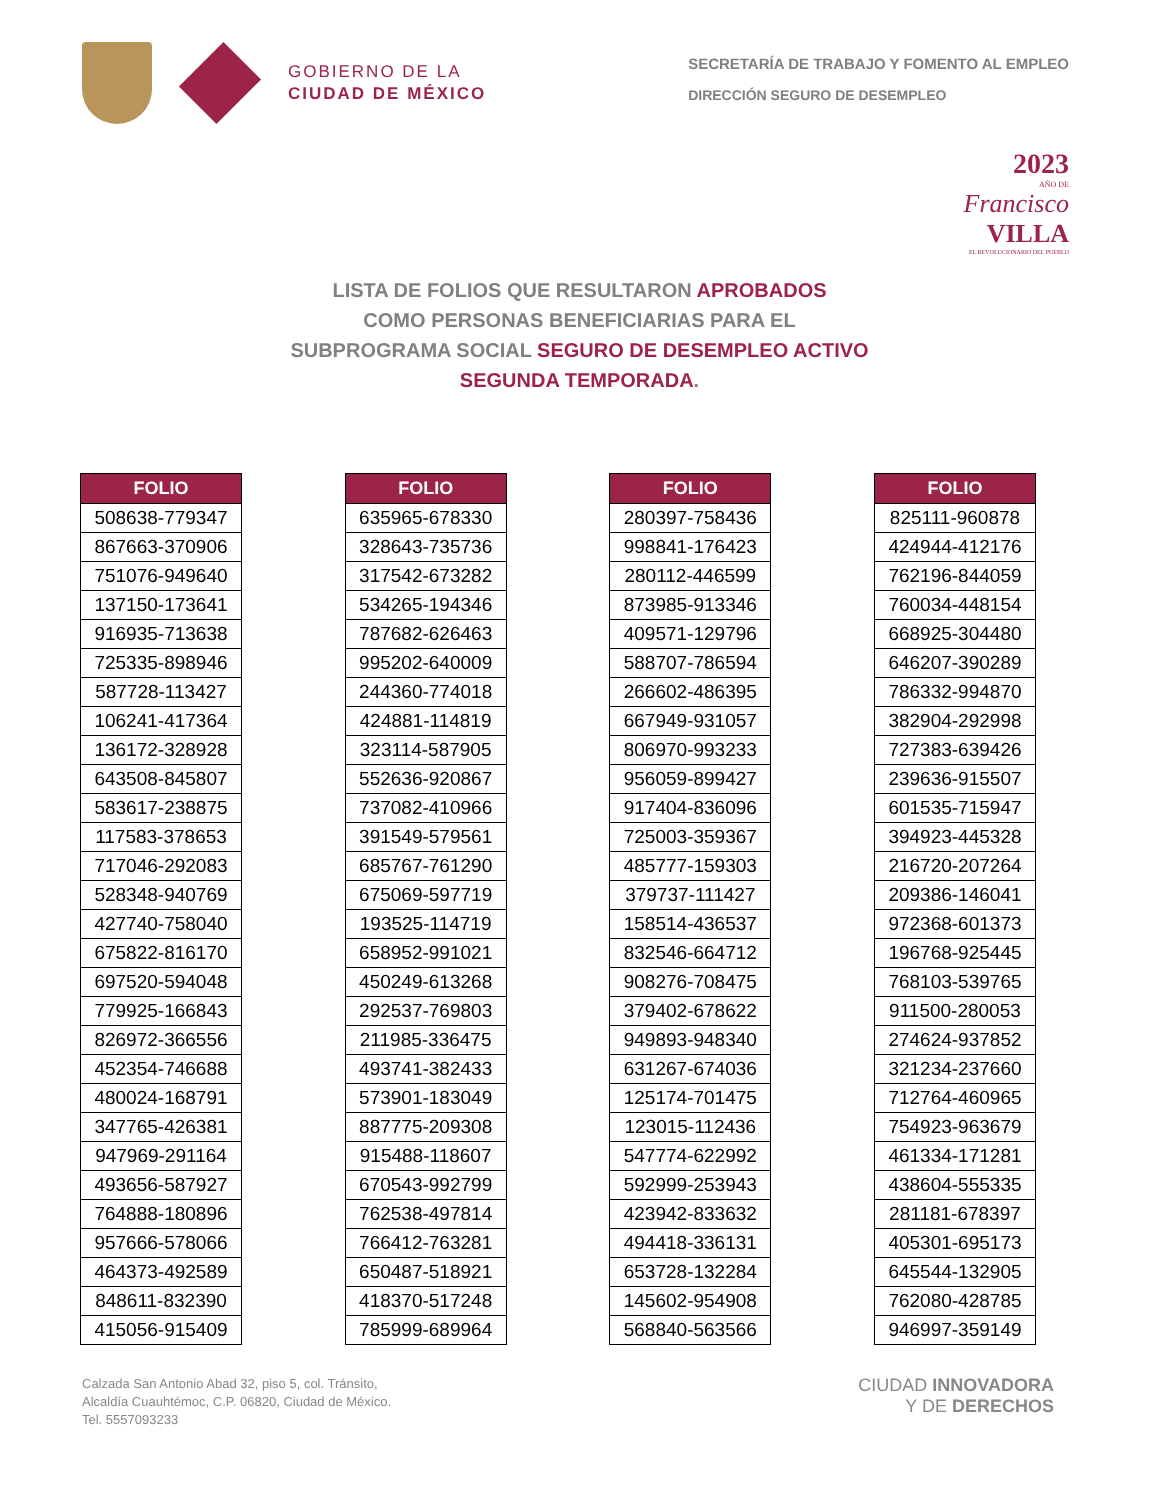GOBIERNO DE LA
CIUDAD DE MÉXICO
SECRETARÍA DE TRABAJO Y FOMENTO AL EMPLEO
DIRECCIÓN SEGURO DE DESEMPLEO
2023
AÑO DE
Francisco
VILLA
EL REVOLUCIONARIO DEL PUEBLO
LISTA DE FOLIOS QUE RESULTARON APROBADOS
COMO PERSONAS BENEFICIARIAS PARA EL
SUBPROGRAMA SOCIAL SEGURO DE DESEMPLEO ACTIVO
SEGUNDA TEMPORADA.
| FOLIO |
| --- |
| 508638-779347 |
| 867663-370906 |
| 751076-949640 |
| 137150-173641 |
| 916935-713638 |
| 725335-898946 |
| 587728-113427 |
| 106241-417364 |
| 136172-328928 |
| 643508-845807 |
| 583617-238875 |
| 117583-378653 |
| 717046-292083 |
| 528348-940769 |
| 427740-758040 |
| 675822-816170 |
| 697520-594048 |
| 779925-166843 |
| 826972-366556 |
| 452354-746688 |
| 480024-168791 |
| 347765-426381 |
| 947969-291164 |
| 493656-587927 |
| 764888-180896 |
| 957666-578066 |
| 464373-492589 |
| 848611-832390 |
| 415056-915409 |
| FOLIO |
| --- |
| 635965-678330 |
| 328643-735736 |
| 317542-673282 |
| 534265-194346 |
| 787682-626463 |
| 995202-640009 |
| 244360-774018 |
| 424881-114819 |
| 323114-587905 |
| 552636-920867 |
| 737082-410966 |
| 391549-579561 |
| 685767-761290 |
| 675069-597719 |
| 193525-114719 |
| 658952-991021 |
| 450249-613268 |
| 292537-769803 |
| 211985-336475 |
| 493741-382433 |
| 573901-183049 |
| 887775-209308 |
| 915488-118607 |
| 670543-992799 |
| 762538-497814 |
| 766412-763281 |
| 650487-518921 |
| 418370-517248 |
| 785999-689964 |
| FOLIO |
| --- |
| 280397-758436 |
| 998841-176423 |
| 280112-446599 |
| 873985-913346 |
| 409571-129796 |
| 588707-786594 |
| 266602-486395 |
| 667949-931057 |
| 806970-993233 |
| 956059-899427 |
| 917404-836096 |
| 725003-359367 |
| 485777-159303 |
| 379737-111427 |
| 158514-436537 |
| 832546-664712 |
| 908276-708475 |
| 379402-678622 |
| 949893-948340 |
| 631267-674036 |
| 125174-701475 |
| 123015-112436 |
| 547774-622992 |
| 592999-253943 |
| 423942-833632 |
| 494418-336131 |
| 653728-132284 |
| 145602-954908 |
| 568840-563566 |
| FOLIO |
| --- |
| 825111-960878 |
| 424944-412176 |
| 762196-844059 |
| 760034-448154 |
| 668925-304480 |
| 646207-390289 |
| 786332-994870 |
| 382904-292998 |
| 727383-639426 |
| 239636-915507 |
| 601535-715947 |
| 394923-445328 |
| 216720-207264 |
| 209386-146041 |
| 972368-601373 |
| 196768-925445 |
| 768103-539765 |
| 911500-280053 |
| 274624-937852 |
| 321234-237660 |
| 712764-460965 |
| 754923-963679 |
| 461334-171281 |
| 438604-555335 |
| 281181-678397 |
| 405301-695173 |
| 645544-132905 |
| 762080-428785 |
| 946997-359149 |
Calzada San Antonio Abad 32, piso 5, col. Tránsito,
Alcaldía Cuauhtémoc, C.P. 06820, Ciudad de México.
Tel. 5557093233
CIUDAD INNOVADORA
Y DE DERECHOS